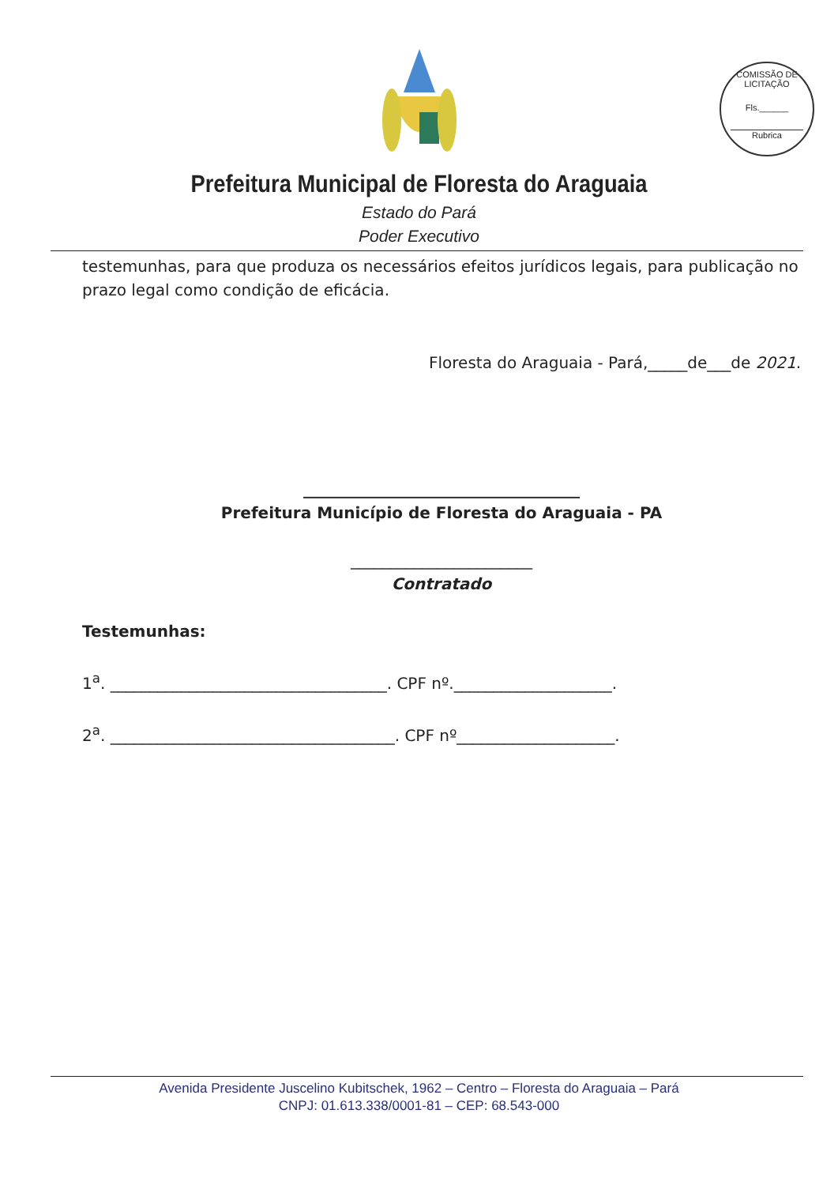COMISSÃO DE LICITAÇÃO
Fls.______
Rubrica
Prefeitura Municipal de Floresta do Araguaia
Estado do Pará
Poder Executivo
testemunhas, para que produza os necessários efeitos jurídicos legais, para publicação no prazo legal como condição de eficácia.
Floresta do Araguaia - Pará,_____de___de 2021.
___________________________________
Prefeitura Município de Floresta do Araguaia - PA
_______________________
Contratado
Testemunhas:
1<sup>a</sup>. ___________________________________. CPF nº.____________________.
2<sup>a</sup>. ____________________________________. CPF nº____________________.
Avenida Presidente Juscelino Kubitschek, 1962 – Centro – Floresta do Araguaia – Pará
CNPJ: 01.613.338/0001-81 – CEP: 68.543-000